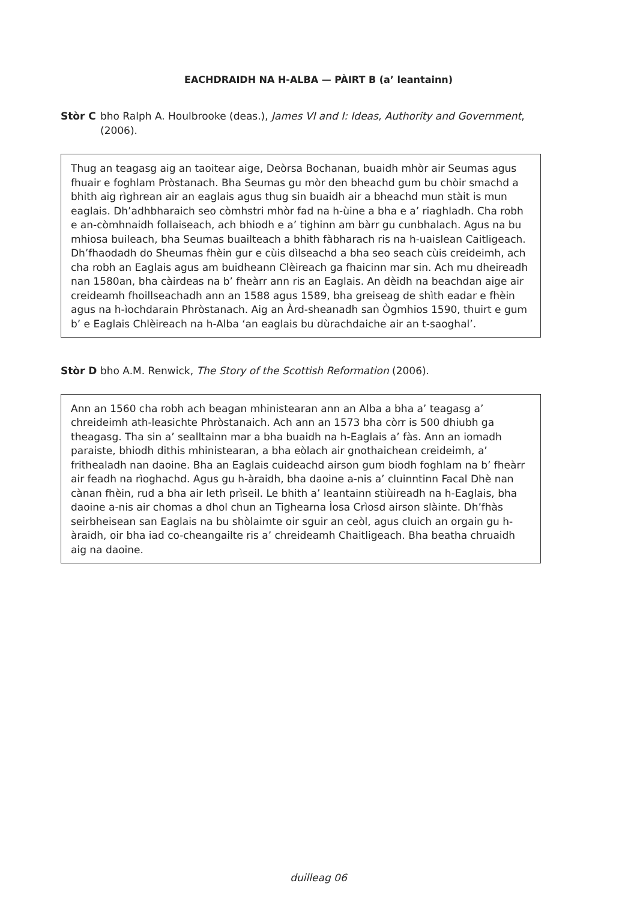EACHDRAIDH NA H-ALBA — PÀIRT B (a’ leantainn)
Stòr C bho Ralph A. Houlbrooke (deas.), James VI and I: Ideas, Authority and Government, (2006).
Thug an teagasg aig an taoitear aige, Deòrsa Bochanan, buaidh mhòr air Seumas agus fhuair e foghlam Pròstanach. Bha Seumas gu mòr den bheachd gum bu chòir smachd a bhith aig rìghrean air an eaglais agus thug sin buaidh air a bheachd mun stàit is mun eaglais. Dh’adhbharaich seo còmhstri mhòr fad na h-ùine a bha e a’ riaghladh. Cha robh e an-còmhnaidh follaiseach, ach bhiodh e a’ tighinn am bàrr gu cunbhalach. Agus na bu mhiosa buileach, bha Seumas buailteach a bhith fàbharach ris na h-uaislean Caitligeach. Dh’fhaodadh do Sheumas fhèin gur e cùis dìlseachd a bha seo seach cùis creideimh, ach cha robh an Eaglais agus am buidheann Clèireach ga fhaicinn mar sin. Ach mu dheireadh nan 1580an, bha càirdeas na b’ fheàrr ann ris an Eaglais. An dèidh na beachdan aige air creideamh fhoillseachadh ann an 1588 agus 1589, bha greiseag de shìth eadar e fhèin agus na h-ìochdarain Phròstanach. Aig an Àrd-sheanadh san Ògmhios 1590, thuirt e gum b’ e Eaglais Chlèireach na h-Alba ‘an eaglais bu dùrachdaiche air an t-saoghal’.
Stòr D bho A.M. Renwick, The Story of the Scottish Reformation (2006).
Ann an 1560 cha robh ach beagan mhinistearan ann an Alba a bha a’ teagasg a’ chreideimh ath-leasichte Phròstanaich. Ach ann an 1573 bha còrr is 500 dhiubh ga theagasg. Tha sin a’ sealltainn mar a bha buaidh na h-Eaglais a’ fàs. Ann an iomadh paraiste, bhiodh dithis mhinistearan, a bha eòlach air gnothaichean creideimh, a’ frithealadh nan daoine. Bha an Eaglais cuideachd airson gum biodh foghlam na b’ fheàrr air feadh na rìoghachd. Agus gu h-àraidh, bha daoine a-nis a’ cluinntinn Facal Dhè nan cànan fhèin, rud a bha air leth prìseil. Le bhith a’ leantainn stiùireadh na h-Eaglais, bha daoine a-nis air chomas a dhol chun an Tighearna Ìosa Crìosd airson slàinte. Dh’fhàs seirbheisean san Eaglais na bu shòlaimte oir sguir an ceòl, agus cluich an orgain gu h-àraidh, oir bha iad co-cheangailte ris a’ chreideamh Chaitligeach. Bha beatha chruaidh aig na daoine.
duilleag 06